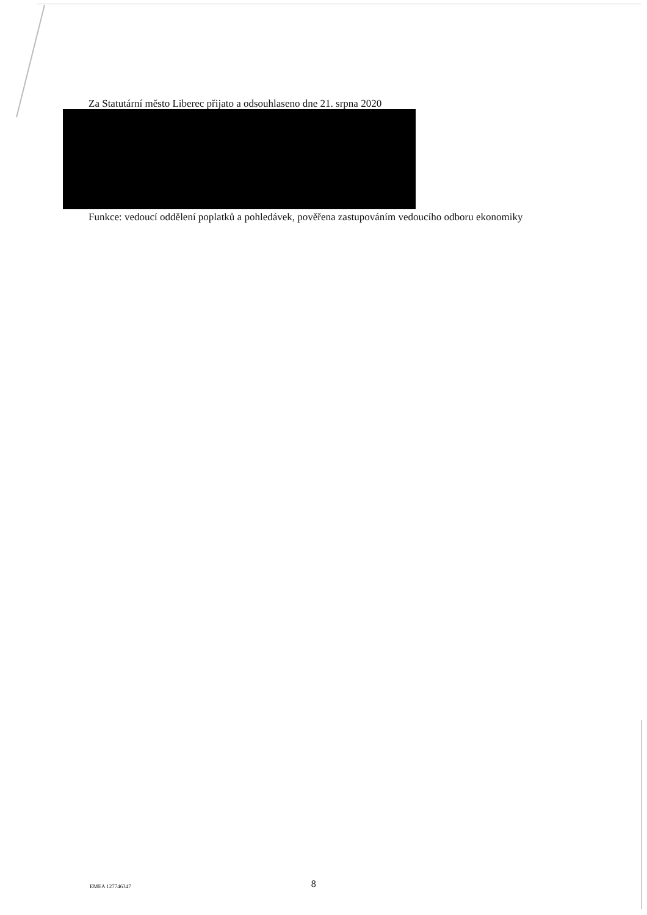Za Statutární město Liberec přijato a odsouhlaseno dne 21. srpna 2020
Funkce: vedoucí oddělení poplatků a pohledávek, pověřena zastupováním vedoucího odboru ekonomiky
EMEA 127746347 8